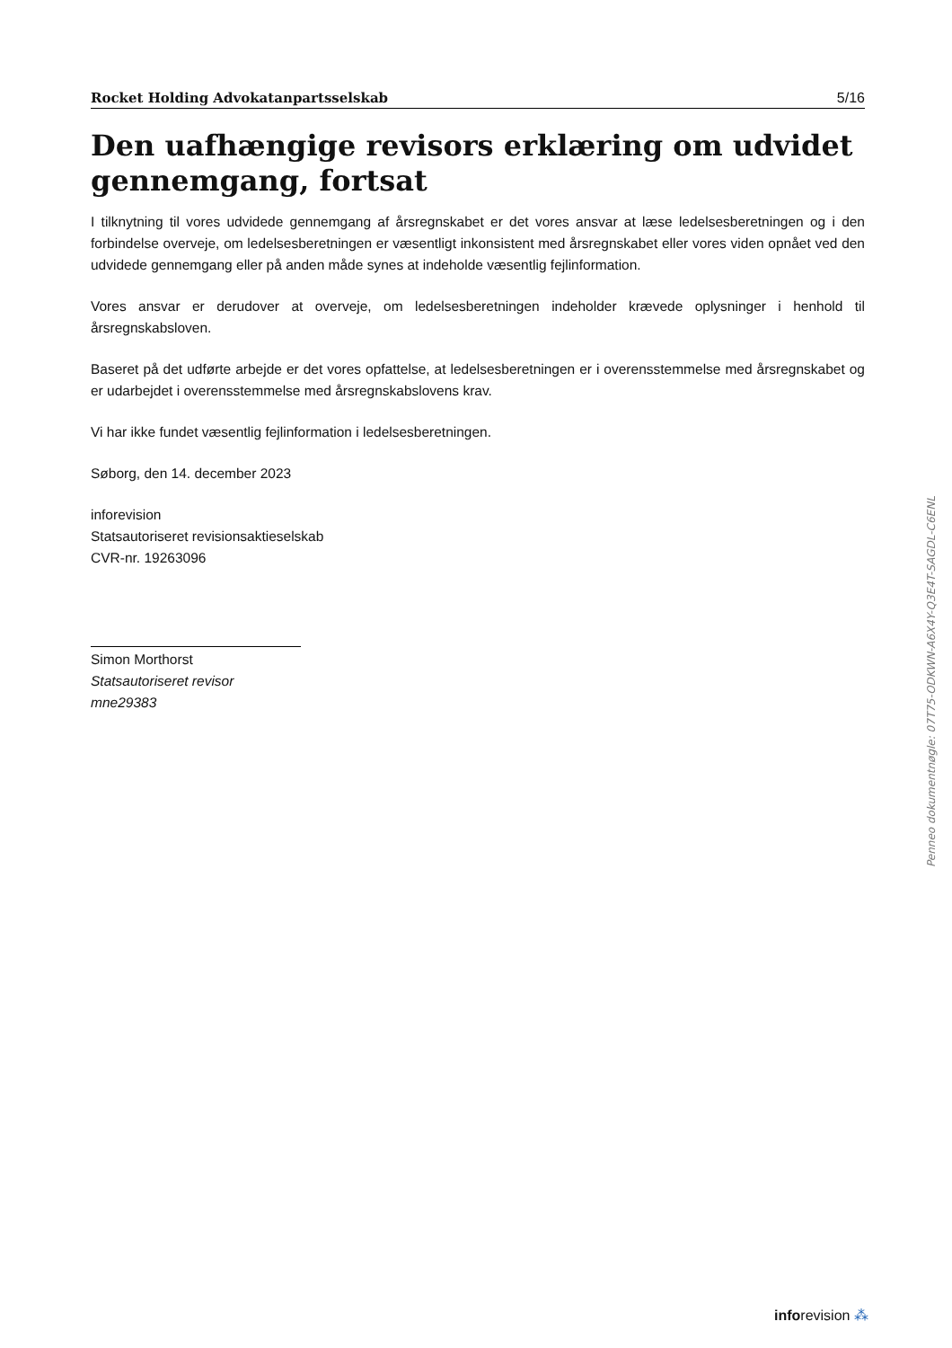Rocket Holding Advokatanpartsselskab 5/16
Den uafhængige revisors erklæring om udvidet gennemgang, fortsat
I tilknytning til vores udvidede gennemgang af årsregnskabet er det vores ansvar at læse ledelsesberetningen og i den forbindelse overveje, om ledelsesberetningen er væsentligt inkonsistent med årsregnskabet eller vores viden opnået ved den udvidede gennemgang eller på anden måde synes at indeholde væsentlig fejlinformation.
Vores ansvar er derudover at overveje, om ledelsesberetningen indeholder krævede oplysninger i henhold til årsregnskabsloven.
Baseret på det udførte arbejde er det vores opfattelse, at ledelsesberetningen er i overensstemmelse med årsregnskabet og er udarbejdet i overensstemmelse med årsregnskabslovens krav.
Vi har ikke fundet væsentlig fejlinformation i ledelsesberetningen.
Søborg, den 14. december 2023
inforevision
Statsautoriseret revisionsaktieselskab
CVR-nr. 19263096
Simon Morthorst
Statsautoriseret revisor
mne29383
Penneo dokumentnøgle: 07T75-ODKWN-A6X4Y-Q3E4T-SAGDL-C6ENL
inforevision ⁂